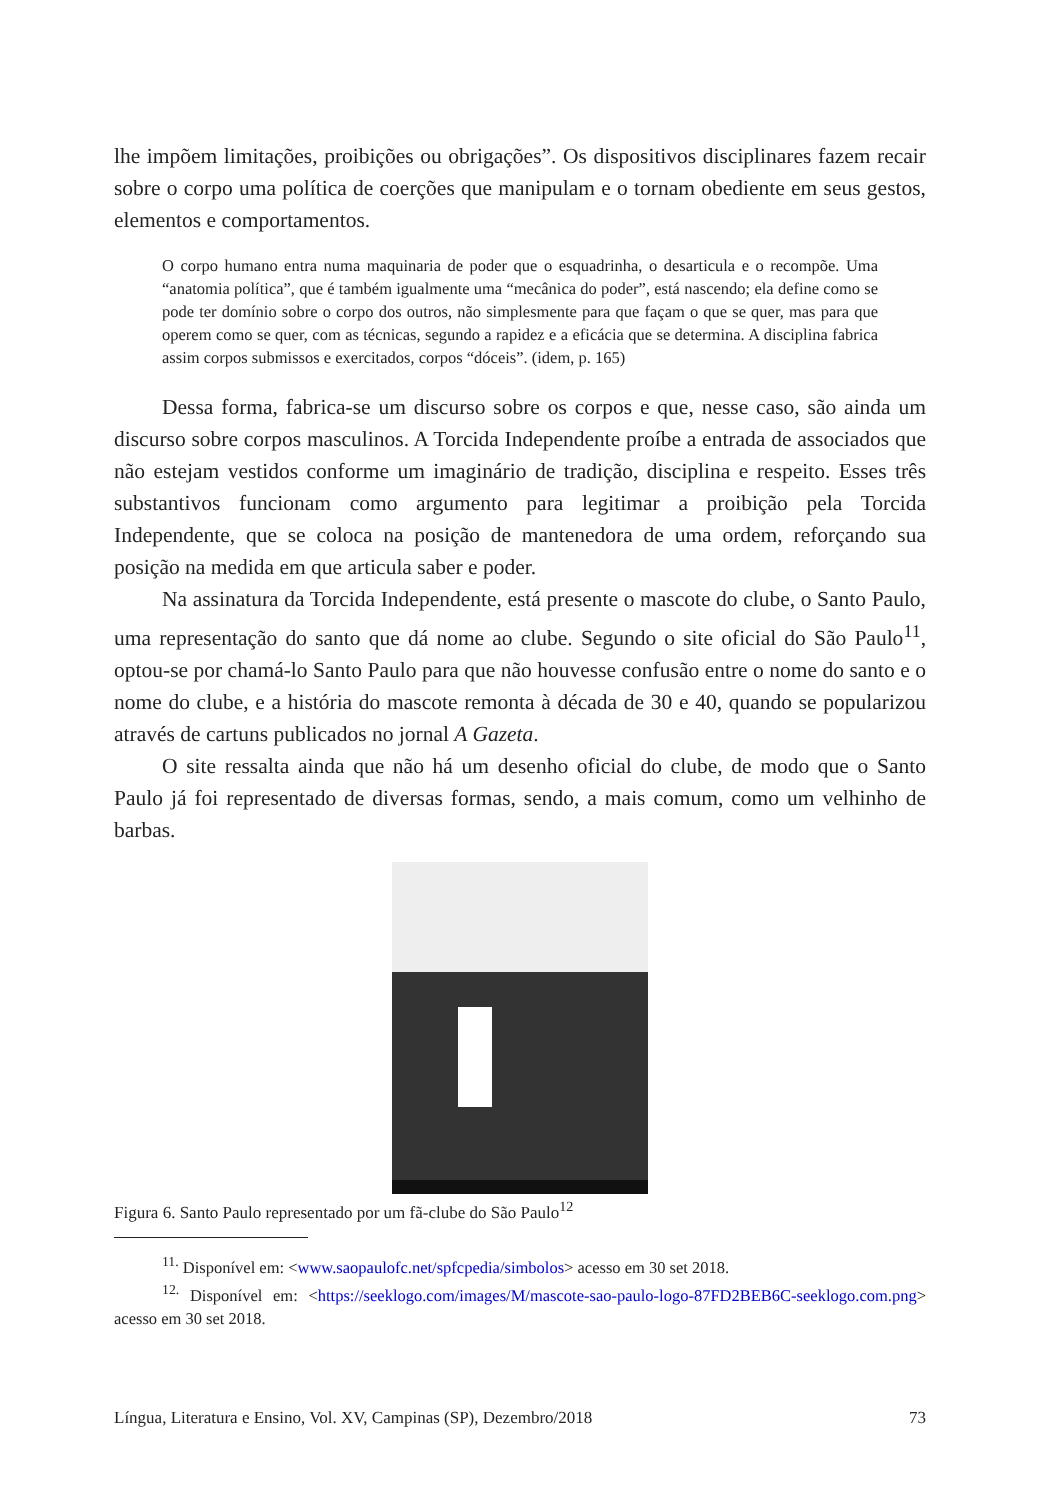lhe impõem limitações, proibições ou obrigações”. Os dispositivos disciplinares fazem recair sobre o corpo uma política de coerções que manipulam e o tornam obediente em seus gestos, elementos e comportamentos.
O corpo humano entra numa maquinaria de poder que o esquadrinha, o desarticula e o recompõe. Uma “anatomia política”, que é também igualmente uma “mecânica do poder”, está nascendo; ela define como se pode ter domínio sobre o corpo dos outros, não simplesmente para que façam o que se quer, mas para que operem como se quer, com as técnicas, segundo a rapidez e a eficácia que se determina. A disciplina fabrica assim corpos submissos e exercitados, corpos “dóceis”. (idem, p. 165)
Dessa forma, fabrica-se um discurso sobre os corpos e que, nesse caso, são ainda um discurso sobre corpos masculinos. A Torcida Independente proíbe a entrada de associados que não estejam vestidos conforme um imaginário de tradição, disciplina e respeito. Esses três substantivos funcionam como argumento para legitimar a proibição pela Torcida Independente, que se coloca na posição de mantenedora de uma ordem, reforçando sua posição na medida em que articula saber e poder.
Na assinatura da Torcida Independente, está presente o mascote do clube, o Santo Paulo, uma representação do santo que dá nome ao clube. Segundo o site oficial do São Paulo<sup>11</sup>, optou-se por chamá-lo Santo Paulo para que não houvesse confusão entre o nome do santo e o nome do clube, e a história do mascote remonta à década de 30 e 40, quando se popularizou através de cartuns publicados no jornal A Gazeta.
O site ressalta ainda que não há um desenho oficial do clube, de modo que o Santo Paulo já foi representado de diversas formas, sendo, a mais comum, como um velhinho de barbas.
Figura 6. Santo Paulo representado por um fã-clube do São Paulo<sup>12</sup>
<sup>11.</sup> Disponível em: <www.saopaulofc.net/spfcpedia/simbolos> acesso em 30 set 2018.
<sup>12.</sup> Disponível em: <https://seeklogo.com/images/M/mascote-sao-paulo-logo-87FD2BEB6C-seeklogo.com.png> acesso em 30 set 2018.
Língua, Literatura e Ensino, Vol. XV, Campinas (SP), Dezembro/2018 73